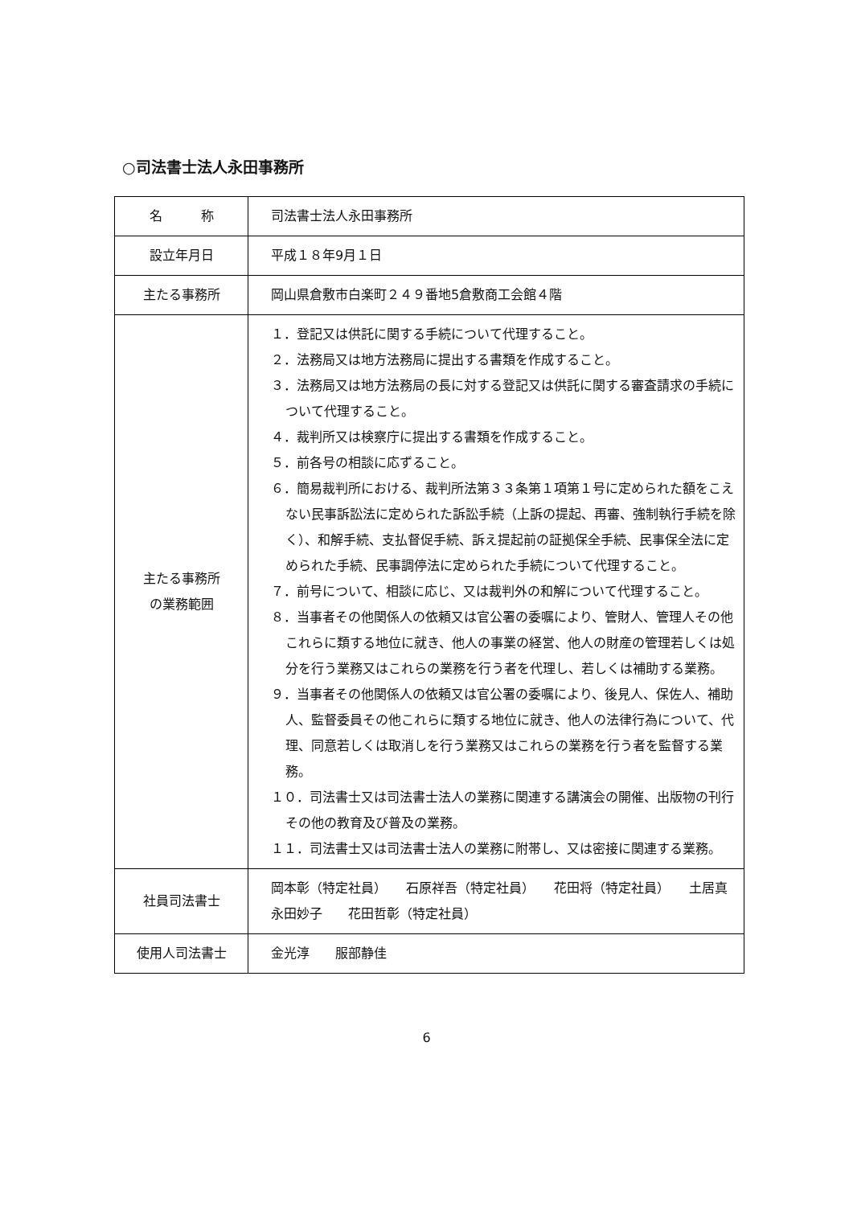○司法書士法人永田事務所
| 名 称 | 司法書士法人永田事務所 |
| 設立年月日 | 平成１８年9月１日 |
| 主たる事務所 | 岡山県倉敷市白楽町２４９番地5倉敷商工会館４階 |
| 主たる事務所 の業務範囲 | １．登記又は供託に関する手続について代理すること。 ２．法務局又は地方法務局に提出する書類を作成すること。 ３．法務局又は地方法務局の長に対する登記又は供託に関する審査請求の手続について代理すること。 ４．裁判所又は検察庁に提出する書類を作成すること。 ５．前各号の相談に応ずること。 ６．簡易裁判所における、裁判所法第３３条第１項第１号に定められた額をこえない民事訴訟法に定められた訴訟手続（上訴の提起、再審、強制執行手続を除く）、和解手続、支払督促手続、訴え提起前の証拠保全手続、民事保全法に定められた手続、民事調停法に定められた手続について代理すること。 ７．前号について、相談に応じ、又は裁判外の和解について代理すること。 ８．当事者その他関係人の依頼又は官公署の委嘱により、管財人、管理人その他これらに類する地位に就き、他人の事業の経営、他人の財産の管理若しくは処分を行う業務又はこれらの業務を行う者を代理し、若しくは補助する業務。 ９．当事者その他関係人の依頼又は官公署の委嘱により、後見人、保佐人、補助人、監督委員その他これらに類する地位に就き、他人の法律行為について、代理、同意若しくは取消しを行う業務又はこれらの業務を行う者を監督する業務。 １０．司法書士又は司法書士法人の業務に関連する講演会の開催、出版物の刊行その他の教育及び普及の業務。 １１．司法書士又は司法書士法人の業務に附帯し、又は密接に関連する業務。 |
| 社員司法書士 | 岡本彰（特定社員） 石原祥吾（特定社員） 花田将（特定社員） 土居真 永田妙子 花田哲彰（特定社員） |
| 使用人司法書士 | 金光淳 服部静佳 |
6